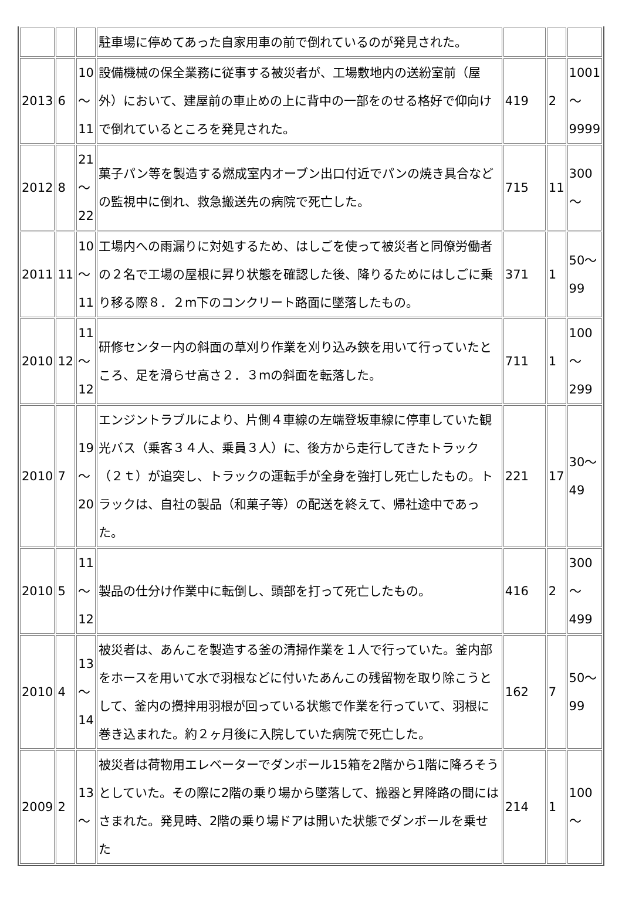| | | | 駐車場に停めてあった自家用車の前で倒れているのが発見された。 | | | |
| 2013 | 6 | 10 〜 11 | 設備機械の保全業務に従事する被災者が、工場敷地内の送紛室前（屋外）において、建屋前の車止めの上に背中の一部をのせる格好で仰向けで倒れているところを発見された。 | 419 | 2 | 1001 〜 9999 |
| 2012 | 8 | 21 〜 22 | 菓子パン等を製造する燃成室内オーブン出口付近でパンの焼き具合などの監視中に倒れ、救急搬送先の病院で死亡した。 | 715 | 11 | 300 〜 |
| 2011 | 11 | 10 〜 11 | 工場内への雨漏りに対処するため、はしごを使って被災者と同僚労働者の２名で工場の屋根に昇り状態を確認した後、降りるためにはしごに乗り移る際８．２m下のコンクリート路面に墜落したもの。 | 371 | 1 | 50〜 99 |
| 2010 | 12 | 11 〜 12 | 研修センター内の斜面の草刈り作業を刈り込み鋏を用いて行っていたところ、足を滑らせ高さ２．３mの斜面を転落した。 | 711 | 1 | 100 〜 299 |
| 2010 | 7 | 19 〜 20 | エンジントラブルにより、片側４車線の左端登坂車線に停車していた観光バス（乗客３４人、乗員３人）に、後方から走行してきたトラック（２ｔ）が追突し、トラックの運転手が全身を強打し死亡したもの。トラックは、自社の製品（和菓子等）の配送を終えて、帰社途中であった。 | 221 | 17 | 30〜 49 |
| 2010 | 5 | 11 〜 12 | 製品の仕分け作業中に転倒し、頭部を打って死亡したもの。 | 416 | 2 | 300 〜 499 |
| 2010 | 4 | 13 〜 14 | 被災者は、あんこを製造する釜の清掃作業を１人で行っていた。釜内部をホースを用いて水で羽根などに付いたあんこの残留物を取り除こうとして、釜内の攪拌用羽根が回っている状態で作業を行っていて、羽根に巻き込まれた。約２ヶ月後に入院していた病院で死亡した。 | 162 | 7 | 50〜 99 |
| 2009 | 2 | 13 〜 | 被災者は荷物用エレベーターでダンボール15箱を2階から1階に降ろそうとしていた。その際に2階の乗り場から墜落して、搬器と昇降路の間にはさまれた。発見時、2階の乗り場ドアは開いた状態でダンボールを乗せた | 214 | 1 | 100 〜 |